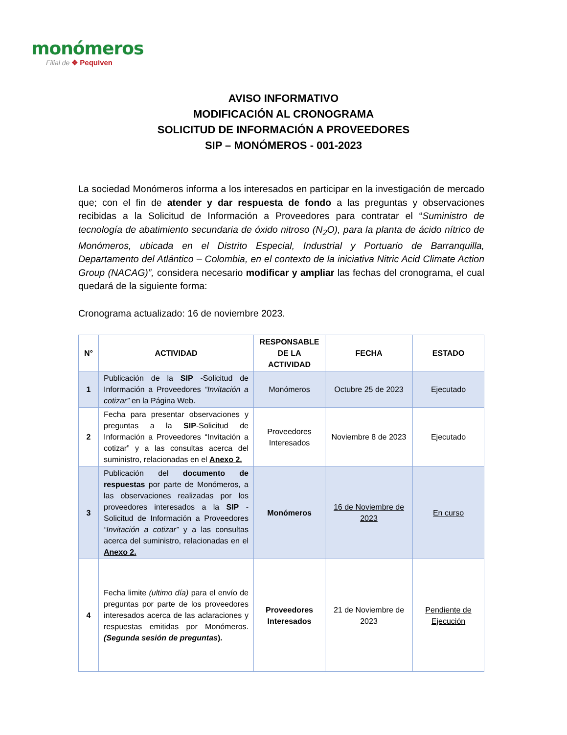monómeros
Filial de ❖ Pequiven
AVISO INFORMATIVO
MODIFICACIÓN AL CRONOGRAMA
SOLICITUD DE INFORMACIÓN A PROVEEDORES
SIP – MONÓMEROS - 001-2023
La sociedad Monómeros informa a los interesados en participar en la investigación de mercado que; con el fin de atender y dar respuesta de fondo a las preguntas y observaciones recibidas a la Solicitud de Información a Proveedores para contratar el “Suministro de tecnología de abatimiento secundaria de óxido nitroso (N<sub>2</sub>O), para la planta de ácido nítrico de Monómeros, ubicada en el Distrito Especial, Industrial y Portuario de Barranquilla, Departamento del Atlántico – Colombia, en el contexto de la iniciativa Nitric Acid Climate Action Group (NACAG)”, considera necesario modificar y ampliar las fechas del cronograma, el cual quedará de la siguiente forma:
Cronograma actualizado: 16 de noviembre 2023.
| N° | ACTIVIDAD | RESPONSABLE DE LA ACTIVIDAD | FECHA | ESTADO |
| --- | --- | --- | --- | --- |
| 1 | Publicación de la SIP -Solicitud de Información a Proveedores “Invitación a cotizar” en la Página Web. | Monómeros | Octubre 25 de 2023 | Ejecutado |
| 2 | Fecha para presentar observaciones y preguntas a la SIP -Solicitud de Información a Proveedores “Invitación a cotizar” y a las consultas acerca del suministro, relacionadas en el Anexo 2. | Proveedores Interesados | Noviembre 8 de 2023 | Ejecutado |
| 3 | Publicación del documento de respuestas por parte de Monómeros, a las observaciones realizadas por los proveedores interesados a la SIP -Solicitud de Información a Proveedores “Invitación a cotizar” y a las consultas acerca del suministro, relacionadas en el Anexo 2. | Monómeros | 16 de Noviembre de 2023 | En curso |
| 4 | Fecha limite (ultimo día) para el envío de preguntas por parte de los proveedores interesados acerca de las aclaraciones y respuestas emitidas por Monómeros. (Segunda sesión de preguntas ). | Proveedores Interesados | 21 de Noviembre de 2023 | Pendiente de Ejecución |